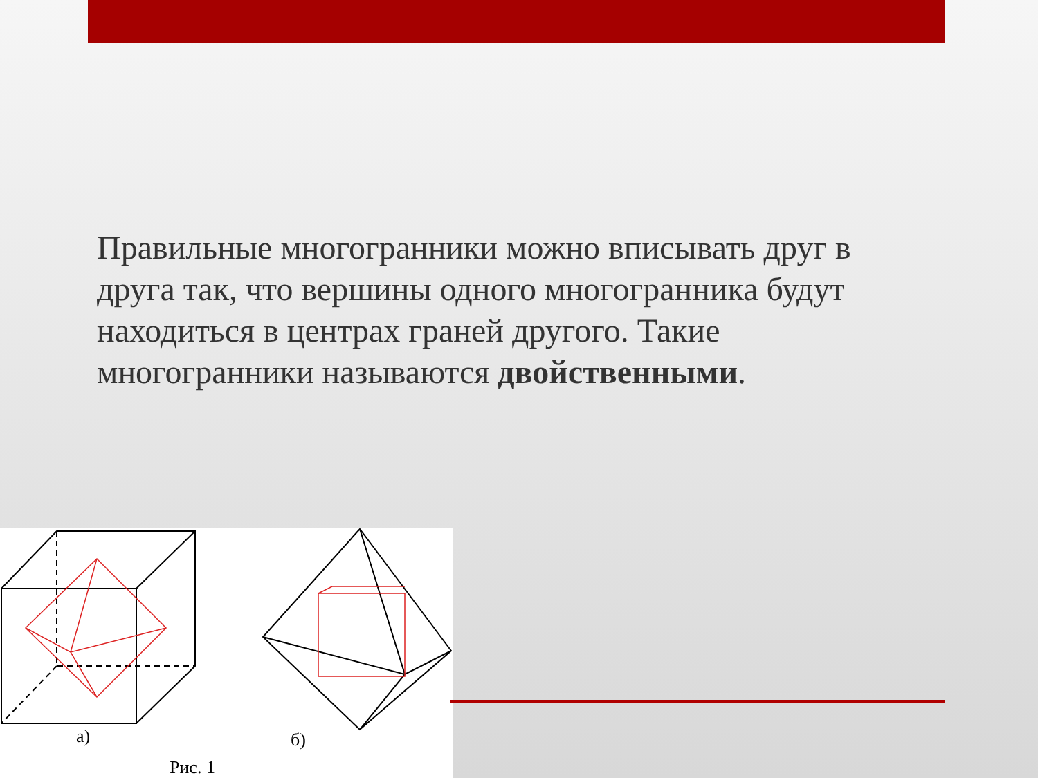Правильные многогранники можно вписывать друг в друга так, что вершины одного многогранника будут находиться в центрах граней другого. Такие многогранники называются двойственными.
а)
б)
Рис. 1